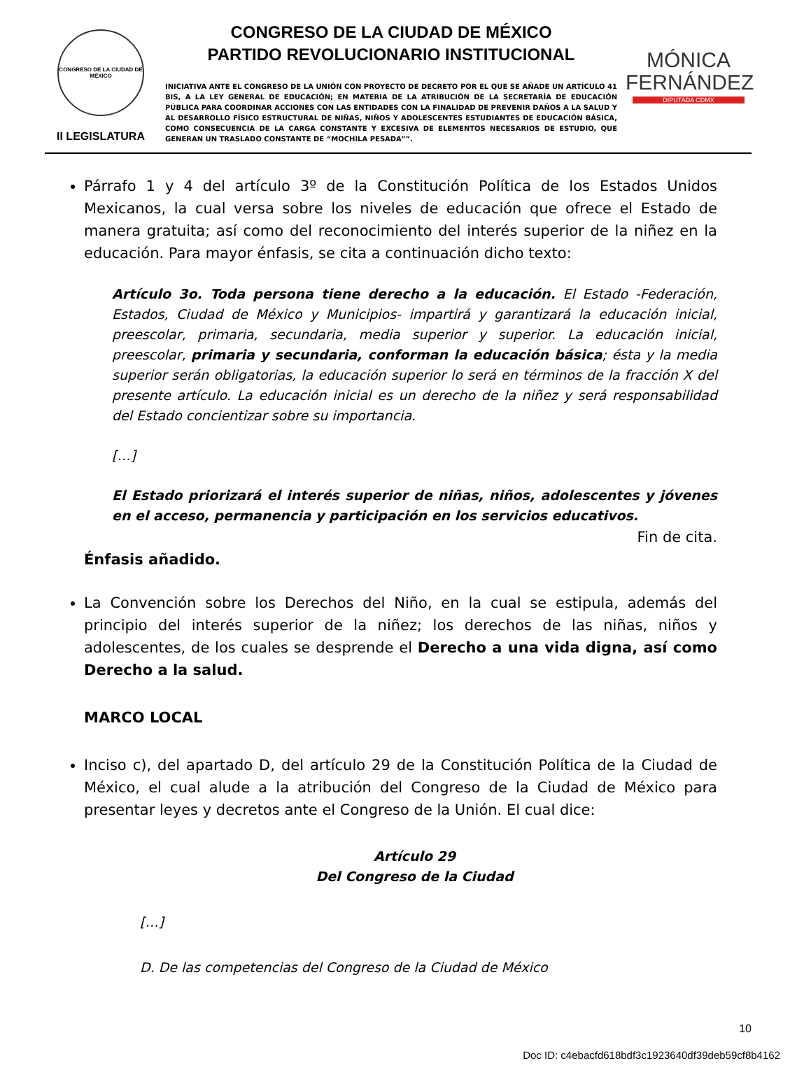CONGRESO DE LA CIUDAD DE MÉXICO
II LEGISLATURA
CONGRESO DE LA CIUDAD DE MÉXICO
PARTIDO REVOLUCIONARIO INSTITUCIONAL
INICIATIVA ANTE EL CONGRESO DE LA UNIÓN CON PROYECTO DE DECRETO POR EL QUE SE AÑADE UN ARTÍCULO 41 BIS, A LA LEY GENERAL DE EDUCACIÓN; EN MATERIA DE LA ATRIBUCIÓN DE LA SECRETARÍA DE EDUCACIÓN PÚBLICA PARA COORDINAR ACCIONES CON LAS ENTIDADES CON LA FINALIDAD DE PREVENIR DAÑOS A LA SALUD Y AL DESARROLLO FÍSICO ESTRUCTURAL DE NIÑAS, NIÑOS Y ADOLESCENTES ESTUDIANTES DE EDUCACIÓN BÁSICA, COMO CONSECUENCIA DE LA CARGA CONSTANTE Y EXCESIVA DE ELEMENTOS NECESARIOS DE ESTUDIO, QUE GENERAN UN TRASLADO CONSTANTE DE “MOCHILA PESADA””.
MÓNICA
FERNÁNDEZ
DIPUTADA CDMX
Párrafo 1 y 4 del artículo 3º de la Constitución Política de los Estados Unidos Mexicanos, la cual versa sobre los niveles de educación que ofrece el Estado de manera gratuita; así como del reconocimiento del interés superior de la niñez en la educación. Para mayor énfasis, se cita a continuación dicho texto:
Artículo 3o. Toda persona tiene derecho a la educación. El Estado -Federación, Estados, Ciudad de México y Municipios- impartirá y garantizará la educación inicial, preescolar, primaria, secundaria, media superior y superior. La educación inicial, preescolar, primaria y secundaria, conforman la educación básica; ésta y la media superior serán obligatorias, la educación superior lo será en términos de la fracción X del presente artículo. La educación inicial es un derecho de la niñez y será responsabilidad del Estado concientizar sobre su importancia.
[…]
El Estado priorizará el interés superior de niñas, niños, adolescentes y jóvenes en el acceso, permanencia y participación en los servicios educativos.
Fin de cita.
Énfasis añadido.
La Convención sobre los Derechos del Niño, en la cual se estipula, además del principio del interés superior de la niñez; los derechos de las niñas, niños y adolescentes, de los cuales se desprende el Derecho a una vida digna, así como Derecho a la salud.
MARCO LOCAL
Inciso c), del apartado D, del artículo 29 de la Constitución Política de la Ciudad de México, el cual alude a la atribución del Congreso de la Ciudad de México para presentar leyes y decretos ante el Congreso de la Unión. El cual dice:
Artículo 29
Del Congreso de la Ciudad
[…]
D. De las competencias del Congreso de la Ciudad de México
10
Doc ID: c4ebacfd618bdf3c1923640df39deb59cf8b4162